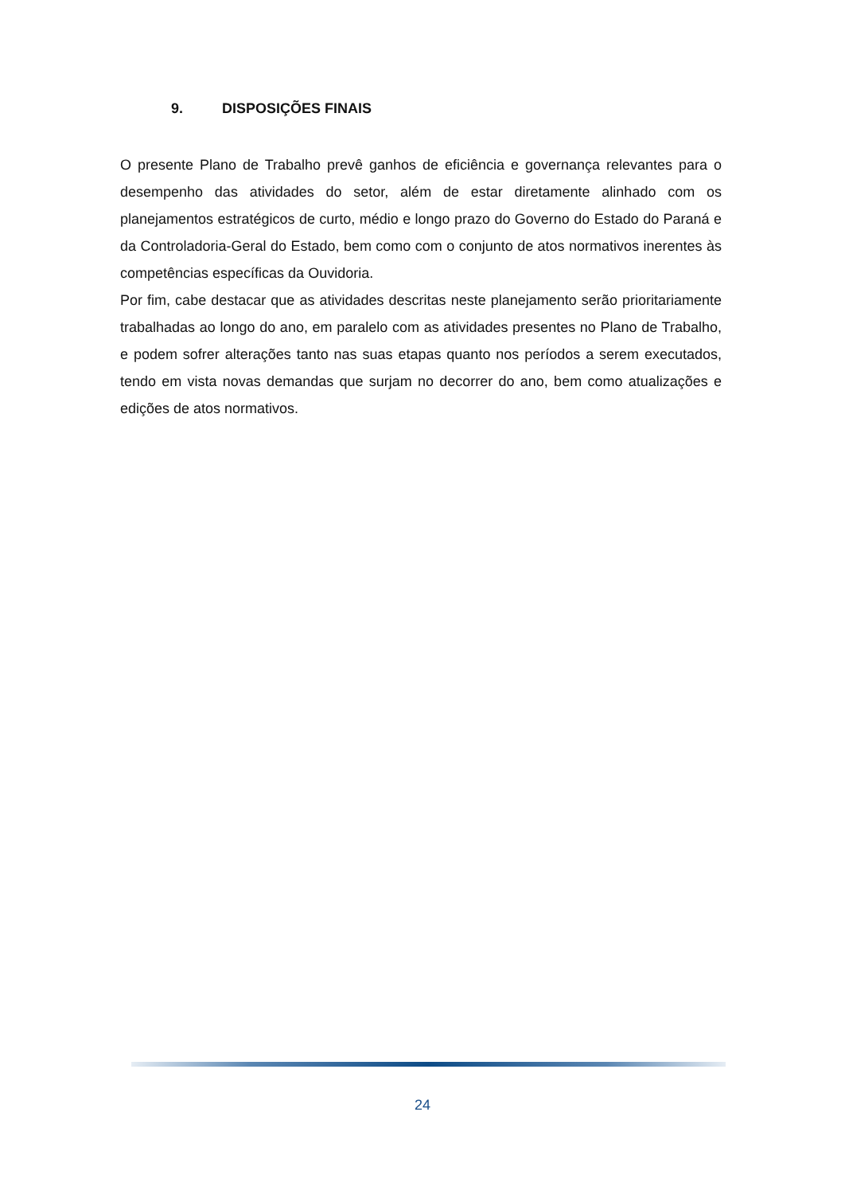9. DISPOSIÇÕES FINAIS
O presente Plano de Trabalho prevê ganhos de eficiência e governança relevantes para o desempenho das atividades do setor, além de estar diretamente alinhado com os planejamentos estratégicos de curto, médio e longo prazo do Governo do Estado do Paraná e da Controladoria-Geral do Estado, bem como com o conjunto de atos normativos inerentes às competências específicas da Ouvidoria.
Por fim, cabe destacar que as atividades descritas neste planejamento serão prioritariamente trabalhadas ao longo do ano, em paralelo com as atividades presentes no Plano de Trabalho, e podem sofrer alterações tanto nas suas etapas quanto nos períodos a serem executados, tendo em vista novas demandas que surjam no decorrer do ano, bem como atualizações e edições de atos normativos.
24